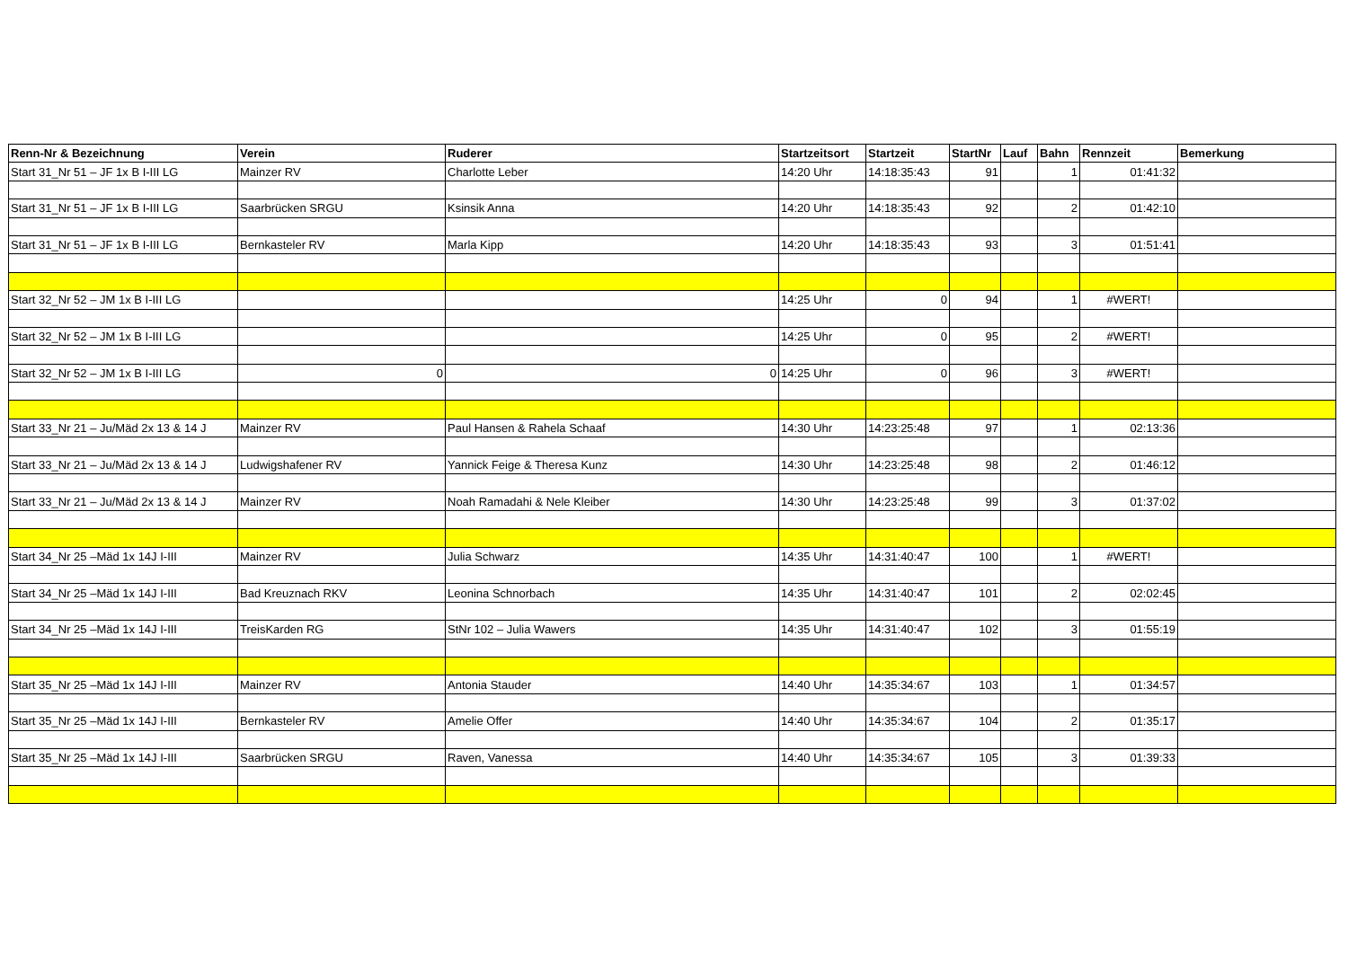| Renn-Nr & Bezeichnung | Verein | Ruderer | Startzeitsort | Startzeit | StartNr | Lauf | Bahn | Rennzeit | Bemerkung |
| --- | --- | --- | --- | --- | --- | --- | --- | --- | --- |
| Start 31_Nr 51 – JF 1x B I-III LG | Mainzer RV | Charlotte Leber | 14:20 Uhr | 14:18:35:43 | 91 | | 1 | 01:41:32 | |
| Start 31_Nr 51 – JF 1x B I-III LG | Saarbrücken SRGU | Ksinsik Anna | 14:20 Uhr | 14:18:35:43 | 92 | | 2 | 01:42:10 | |
| Start 31_Nr 51 – JF 1x B I-III LG | Bernkasteler RV | Marla Kipp | 14:20 Uhr | 14:18:35:43 | 93 | | 3 | 01:51:41 | |
| Start 32_Nr 52 – JM 1x B I-III LG | | | 14:25 Uhr | 0 | 94 | | 1 | #WERT! | |
| Start 32_Nr 52 – JM 1x B I-III LG | | | 14:25 Uhr | 0 | 95 | | 2 | #WERT! | |
| Start 32_Nr 52 – JM 1x B I-III LG | 0 | 0 | 14:25 Uhr | 0 | 96 | | 3 | #WERT! | |
| Start 33_Nr 21 – Ju/Mäd 2x 13 & 14 J | Mainzer RV | Paul Hansen & Rahela Schaaf | 14:30 Uhr | 14:23:25:48 | 97 | | 1 | 02:13:36 | |
| Start 33_Nr 21 – Ju/Mäd 2x 13 & 14 J | Ludwigshafener RV | Yannick Feige & Theresa Kunz | 14:30 Uhr | 14:23:25:48 | 98 | | 2 | 01:46:12 | |
| Start 33_Nr 21 – Ju/Mäd 2x 13 & 14 J | Mainzer RV | Noah Ramadahi & Nele Kleiber | 14:30 Uhr | 14:23:25:48 | 99 | | 3 | 01:37:02 | |
| Start 34_Nr 25 –Mäd 1x 14J I-III | Mainzer RV | Julia Schwarz | 14:35 Uhr | 14:31:40:47 | 100 | | 1 | #WERT! | |
| Start 34_Nr 25 –Mäd 1x 14J I-III | Bad Kreuznach RKV | Leonina Schnorbach | 14:35 Uhr | 14:31:40:47 | 101 | | 2 | 02:02:45 | |
| Start 34_Nr 25 –Mäd 1x 14J I-III | TreisKarden RG | StNr 102 – Julia Wawers | 14:35 Uhr | 14:31:40:47 | 102 | | 3 | 01:55:19 | |
| Start 35_Nr 25 –Mäd 1x 14J I-III | Mainzer RV | Antonia Stauder | 14:40 Uhr | 14:35:34:67 | 103 | | 1 | 01:34:57 | |
| Start 35_Nr 25 –Mäd 1x 14J I-III | Bernkasteler RV | Amelie Offer | 14:40 Uhr | 14:35:34:67 | 104 | | 2 | 01:35:17 | |
| Start 35_Nr 25 –Mäd 1x 14J I-III | Saarbrücken SRGU | Raven, Vanessa | 14:40 Uhr | 14:35:34:67 | 105 | | 3 | 01:39:33 | |